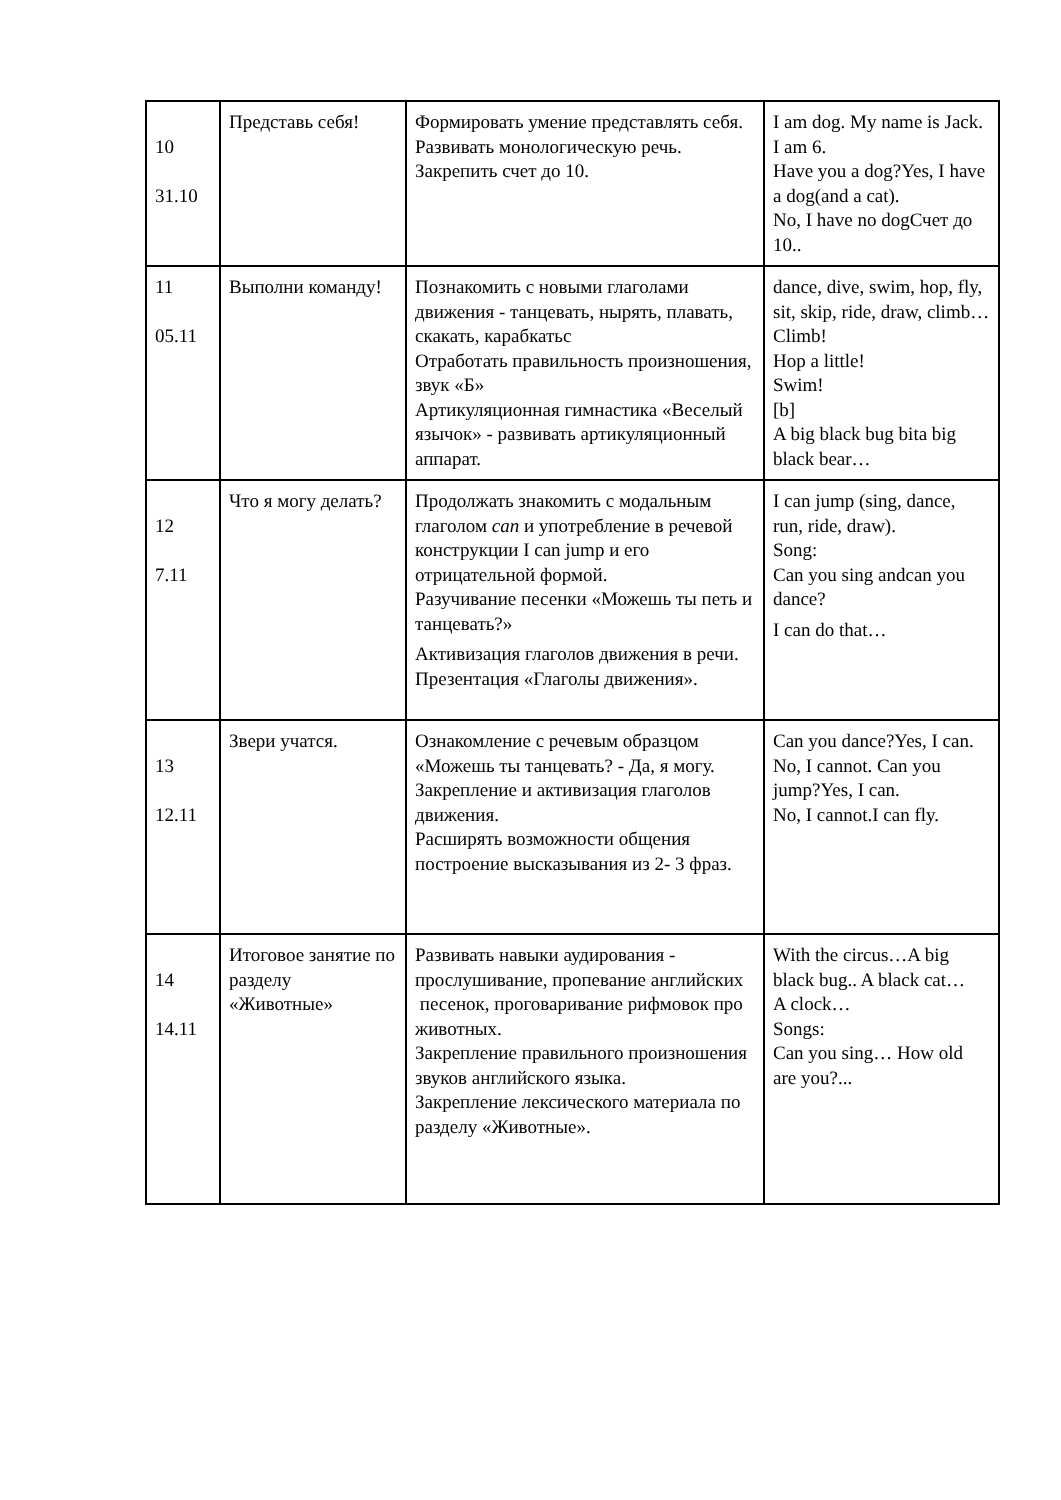| 10 31.10 | Представь себя! | Формировать умение представлять себя. Развивать монологическую речь. Закрепить счет до 10. | I am dog. My name is Jack. I am 6. Have you a dog?Yes, I have a dog(and a cat). No, I have no dogСчет до 10.. |
| 11 05.11 | Выполни команду! | Познакомить с новыми глаголами движения - танцевать, нырять, плавать, скакать, карабкатьс Отработать правильность произношения, звук «Б» Артикуляционная гимнастика «Веселый язычок» - развивать артикуляционный аппарат. | dance, dive, swim, hop, fly, sit, skip, ride, draw, climb…Climb! Hop a little! Swim! [b] A big black bug bita big black bear… |
| 12 7.11 | Что я могу делать? | Продолжать знакомить с модальным глаголом can и употребление в речевой конструкции I can jump и его отрицательной формой. Разучивание песенки «Можешь ты петь и танцевать?» Активизация глаголов движения в речи. Презентация «Глаголы движения». | I can jump (sing, dance, run, ride, draw). Song: Can you sing andcan you dance? I can do that… |
| 13 12.11 | Звери учатся. | Ознакомление с речевым образцом «Можешь ты танцевать? - Да, я могу. Закрепление и активизация глаголов движения. Расширять возможности общения построение высказывания из 2- 3 фраз. | Can you dance?Yes, I can. No, I cannot. Can you jump?Yes, I can. No, I cannot.I can fly. |
| 14 14.11 | Итоговое занятие по разделу «Животные» | Развивать навыки аудирования - прослушивание, пропевание английских песенок, проговаривание рифмовок про животных. Закрепление правильного произношения звуков английского языка. Закрепление лексического материала по разделу «Животные». | With the circus…A big black bug.. A black cat… A clock… Songs: Can you sing… How old are you?... |